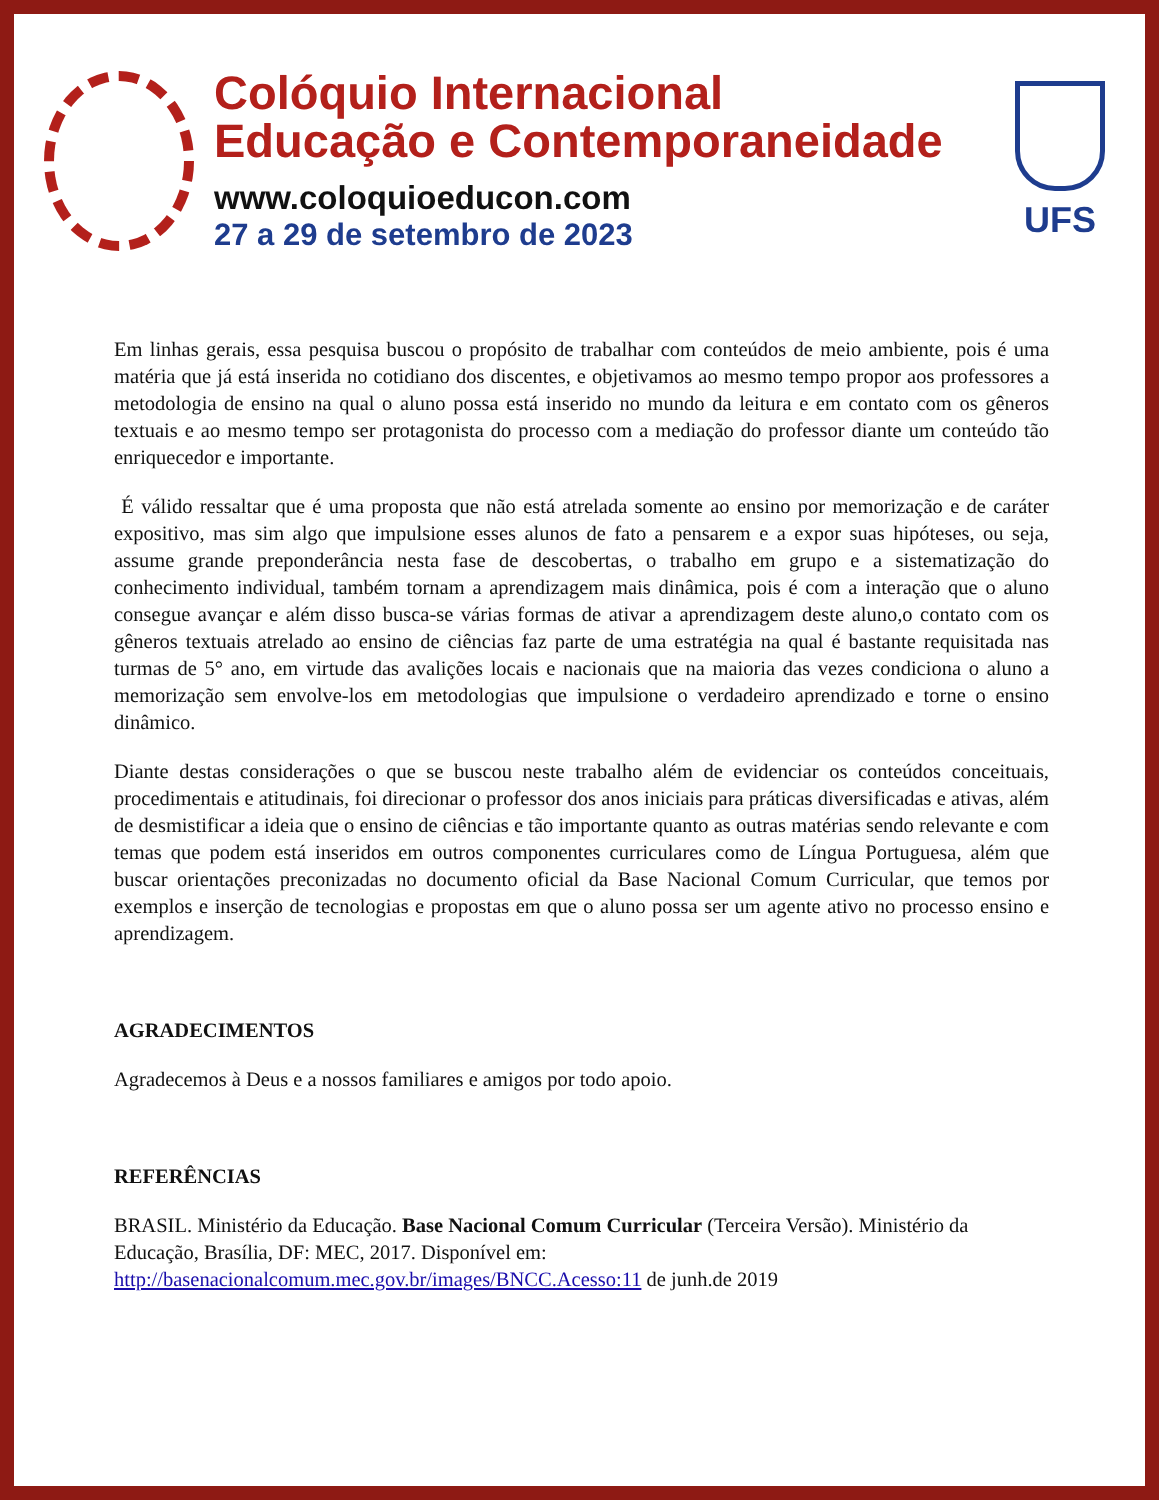Colóquio Internacional
Educação e Contemporaneidade
www.coloquioeducon.com
27 a 29 de setembro de 2023
UFS
Em linhas gerais, essa pesquisa buscou o propósito de trabalhar com conteúdos de meio ambiente, pois é uma matéria que já está inserida no cotidiano dos discentes, e objetivamos ao mesmo tempo propor aos professores a metodologia de ensino na qual o aluno possa está inserido no mundo da leitura e em contato com os gêneros textuais e ao mesmo tempo ser protagonista do processo com a mediação do professor diante um conteúdo tão enriquecedor e importante.
É válido ressaltar que é uma proposta que não está atrelada somente ao ensino por memorização e de caráter expositivo, mas sim algo que impulsione esses alunos de fato a pensarem e a expor suas hipóteses, ou seja, assume grande preponderância nesta fase de descobertas, o trabalho em grupo e a sistematização do conhecimento individual, também tornam a aprendizagem mais dinâmica, pois é com a interação que o aluno consegue avançar e além disso busca-se várias formas de ativar a aprendizagem deste aluno,o contato com os gêneros textuais atrelado ao ensino de ciências faz parte de uma estratégia na qual é bastante requisitada nas turmas de 5° ano, em virtude das avalições locais e nacionais que na maioria das vezes condiciona o aluno a memorização sem envolve-los em metodologias que impulsione o verdadeiro aprendizado e torne o ensino dinâmico.
Diante destas considerações o que se buscou neste trabalho além de evidenciar os conteúdos conceituais, procedimentais e atitudinais, foi direcionar o professor dos anos iniciais para práticas diversificadas e ativas, além de desmistificar a ideia que o ensino de ciências e tão importante quanto as outras matérias sendo relevante e com temas que podem está inseridos em outros componentes curriculares como de Língua Portuguesa, além que buscar orientações preconizadas no documento oficial da Base Nacional Comum Curricular, que temos por exemplos e inserção de tecnologias e propostas em que o aluno possa ser um agente ativo no processo ensino e aprendizagem.
AGRADECIMENTOS
Agradecemos à Deus e a nossos familiares e amigos por todo apoio.
REFERÊNCIAS
BRASIL. Ministério da Educação. Base Nacional Comum Curricular (Terceira Versão). Ministério da Educação, Brasília, DF: MEC, 2017. Disponível em:
http://basenacionalcomum.mec.gov.br/images/BNCC.Acesso:11 de junh.de 2019